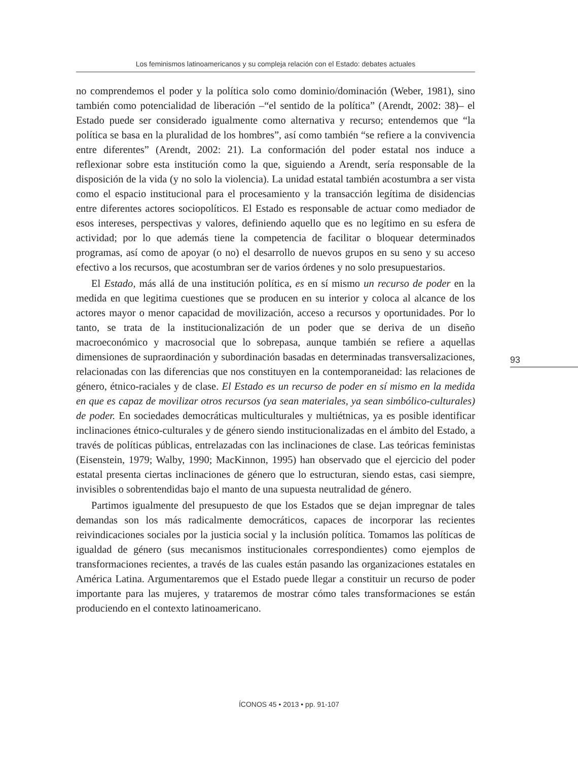Los feminismos latinoamericanos y su compleja relación con el Estado: debates actuales
no comprendemos el poder y la política solo como dominio/dominación (Weber, 1981), sino también como potencialidad de liberación –“el sentido de la política” (Arendt, 2002: 38)– el Estado puede ser considerado igualmente como alternativa y recurso; entendemos que “la política se basa en la pluralidad de los hombres”, así como también “se refiere a la convivencia entre diferentes” (Arendt, 2002: 21). La conformación del poder estatal nos induce a reflexionar sobre esta institución como la que, siguiendo a Arendt, sería responsable de la disposición de la vida (y no solo la violencia). La unidad estatal también acostumbra a ser vista como el espacio institucional para el procesamiento y la transacción legítima de disidencias entre diferentes actores sociopolíticos. El Estado es responsable de actuar como mediador de esos intereses, perspectivas y valores, definiendo aquello que es no legítimo en su esfera de actividad; por lo que además tiene la competencia de facilitar o bloquear determinados programas, así como de apoyar (o no) el desarrollo de nuevos grupos en su seno y su acceso efectivo a los recursos, que acostumbran ser de varios órdenes y no solo presupuestarios.
El Estado, más allá de una institución política, es en sí mismo un recurso de poder en la medida en que legitima cuestiones que se producen en su interior y coloca al alcance de los actores mayor o menor capacidad de movilización, acceso a recursos y oportunidades. Por lo tanto, se trata de la institucionalización de un poder que se deriva de un diseño macroeconómico y macrosocial que lo sobrepasa, aunque también se refiere a aquellas dimensiones de supraordinación y subordinación basadas en determinadas transversalizaciones, relacionadas con las diferencias que nos constituyen en la contemporaneidad: las relaciones de género, étnico-raciales y de clase. El Estado es un recurso de poder en sí mismo en la medida en que es capaz de movilizar otros recursos (ya sean materiales, ya sean simbólico-culturales) de poder. En sociedades democráticas multiculturales y multiétnicas, ya es posible identificar inclinaciones étnico-culturales y de género siendo institucionalizadas en el ámbito del Estado, a través de políticas públicas, entrelazadas con las inclinaciones de clase. Las teóricas feministas (Eisenstein, 1979; Walby, 1990; MacKinnon, 1995) han observado que el ejercicio del poder estatal presenta ciertas inclinaciones de género que lo estructuran, siendo estas, casi siempre, invisibles o sobrentendidas bajo el manto de una supuesta neutralidad de género.
Partimos igualmente del presupuesto de que los Estados que se dejan impregnar de tales demandas son los más radicalmente democráticos, capaces de incorporar las recientes reivindicaciones sociales por la justicia social y la inclusión política. Tomamos las políticas de igualdad de género (sus mecanismos institucionales correspondientes) como ejemplos de transformaciones recientes, a través de las cuales están pasando las organizaciones estatales en América Latina. Argumentaremos que el Estado puede llegar a constituir un recurso de poder importante para las mujeres, y trataremos de mostrar cómo tales transformaciones se están produciendo en el contexto latinoamericano.
93
ÍCONOS 45 • 2013 • pp. 91-107